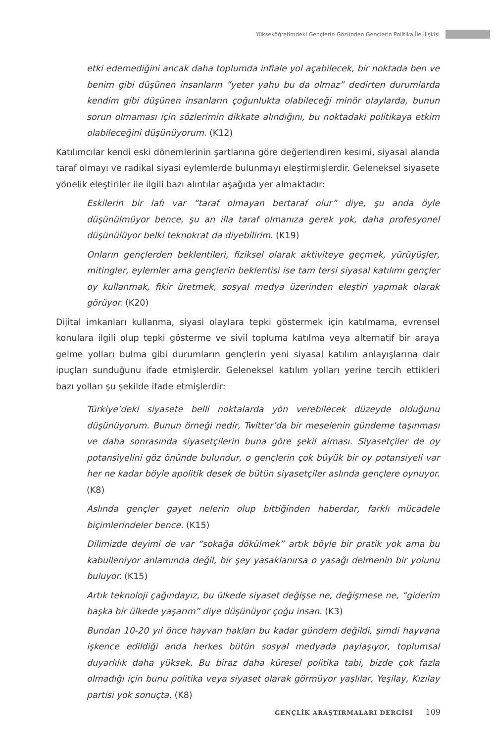Yükseköğretimdeki Gençlerin Gözünden Gençlerin Politika İle İlişkisi
etki edemediğini ancak daha toplumda infiale yol açabilecek, bir noktada ben ve benim gibi düşünen insanların “yeter yahu bu da olmaz” dedirten durumlarda kendim gibi düşünen insanların çoğunlukta olabileceği minör olaylarda, bunun sorun olmaması için sözlerimin dikkate alındığını, bu noktadaki politikaya etkim olabileceğini düşünüyorum. (K12)
Katılımcılar kendi eski dönemlerinin şartlarına göre değerlendiren kesimi, siyasal alanda taraf olmayı ve radikal siyasi eylemlerde bulunmayı eleştirmişlerdir. Geleneksel siyasete yönelik eleştiriler ile ilgili bazı alıntılar aşağıda yer almaktadır:
Eskilerin bir lafı var “taraf olmayan bertaraf olur” diye, şu anda öyle düşünülmüyor bence, şu an illa taraf olmanıza gerek yok, daha profesyonel düşünülüyor belki teknokrat da diyebilirim. (K19)
Onların gençlerden beklentileri, fiziksel olarak aktiviteye geçmek, yürüyüşler, mitingler, eylemler ama gençlerin beklentisi ise tam tersi siyasal katılımı gençler oy kullanmak, fikir üretmek, sosyal medya üzerinden eleştiri yapmak olarak görüyor. (K20)
Dijital imkanları kullanma, siyasi olaylara tepki göstermek için katılmama, evrensel konulara ilgili olup tepki gösterme ve sivil topluma katılma veya alternatif bir araya gelme yolları bulma gibi durumların gençlerin yeni siyasal katılım anlayışlarına dair ipuçları sunduğunu ifade etmişlerdir. Geleneksel katılım yolları yerine tercih ettikleri bazı yolları şu şekilde ifade etmişlerdir:
Türkiye’deki siyasete belli noktalarda yön verebilecek düzeyde olduğunu düşünüyorum. Bunun örneği nedir, Twitter’da bir meselenin gündeme taşınması ve daha sonrasında siyasetçilerin buna göre şekil alması. Siyasetçiler de oy potansiyelini göz önünde bulundur, o gençlerin çok büyük bir oy potansiyeli var her ne kadar böyle apolitik desek de bütün siyasetçiler aslında gençlere oynuyor. (K8)
Aslında gençler gayet nelerin olup bittiğinden haberdar, farklı mücadele biçimlerindeler bence. (K15)
Dilimizde deyimi de var “sokağa dökülmek” artık böyle bir pratik yok ama bu kabulleniyor anlamında değil, bir şey yasaklanırsa o yasağı delmenin bir yolunu buluyor. (K15)
Artık teknoloji çağındayız, bu ülkede siyaset değişse ne, değişmese ne, “giderim başka bir ülkede yaşarım” diye düşünüyor çoğu insan. (K3)
Bundan 10-20 yıl önce hayvan hakları bu kadar gündem değildi, şimdi hayvana işkence edildiği anda herkes bütün sosyal medyada paylaşıyor, toplumsal duyarlılık daha yüksek. Bu biraz daha küresel politika tabi, bizde çok fazla olmadığı için bunu politika veya siyaset olarak görmüyor yaşlılar, Yeşilay, Kızılay partisi yok sonuçta. (K8)
GENÇLİK ARAŞTIRMALARI DERGİSİ 109